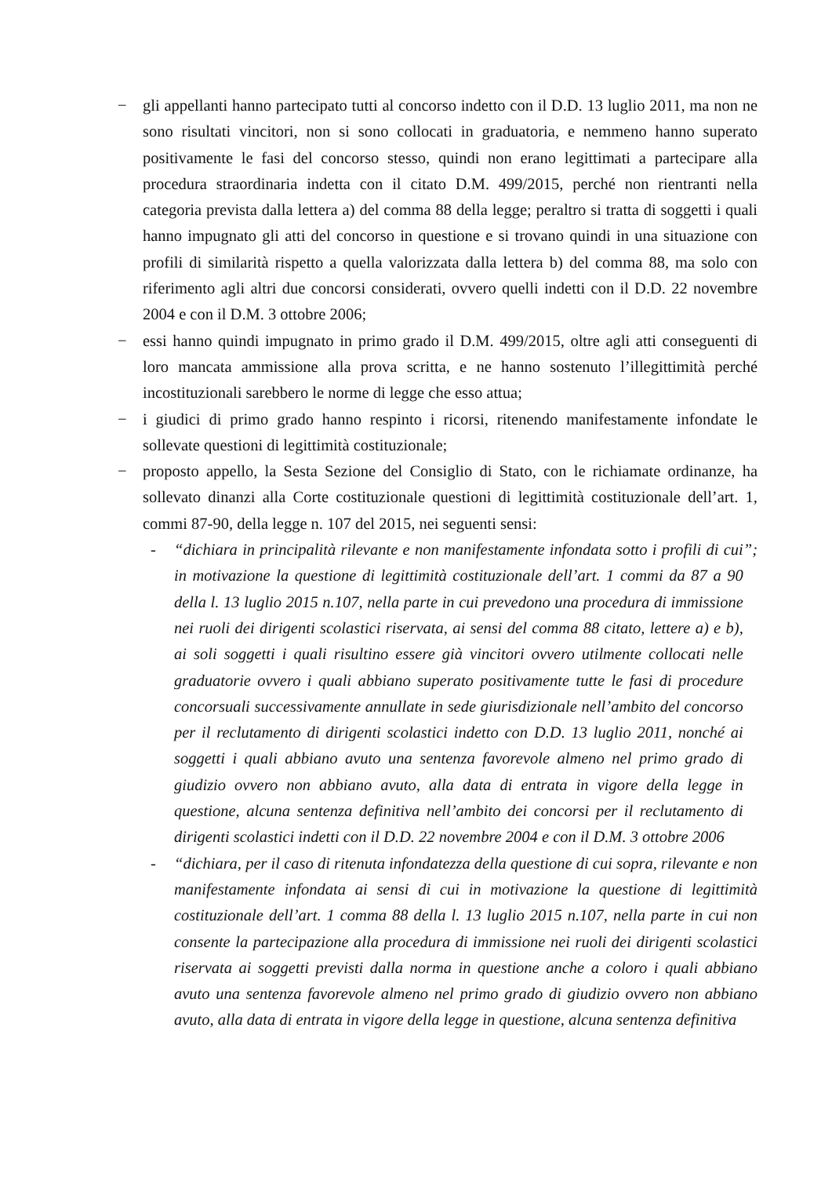− gli appellanti hanno partecipato tutti al concorso indetto con il D.D. 13 luglio 2011, ma non ne sono risultati vincitori, non si sono collocati in graduatoria, e nemmeno hanno superato positivamente le fasi del concorso stesso, quindi non erano legittimati a partecipare alla procedura straordinaria indetta con il citato D.M. 499/2015, perché non rientranti nella categoria prevista dalla lettera a) del comma 88 della legge; peraltro si tratta di soggetti i quali hanno impugnato gli atti del concorso in questione e si trovano quindi in una situazione con profili di similarità rispetto a quella valorizzata dalla lettera b) del comma 88, ma solo con riferimento agli altri due concorsi considerati, ovvero quelli indetti con il D.D. 22 novembre 2004 e con il D.M. 3 ottobre 2006;
− essi hanno quindi impugnato in primo grado il D.M. 499/2015, oltre agli atti conseguenti di loro mancata ammissione alla prova scritta, e ne hanno sostenuto l’illegittimità perché incostituzionali sarebbero le norme di legge che esso attua;
− i giudici di primo grado hanno respinto i ricorsi, ritenendo manifestamente infondate le sollevate questioni di legittimità costituzionale;
− proposto appello, la Sesta Sezione del Consiglio di Stato, con le richiamate ordinanze, ha sollevato dinanzi alla Corte costituzionale questioni di legittimità costituzionale dell’art. 1, commi 87-90, della legge n. 107 del 2015, nei seguenti sensi:
- “dichiara in principalità rilevante e non manifestamente infondata sotto i profili di cui in motivazione la questione di legittimità costituzionale dell’art. 1 commi da 87 a 90 della l. 13 luglio 2015 n.107, nella parte in cui prevedono una procedura di immissione nei ruoli dei dirigenti scolastici riservata, ai sensi del comma 88 citato, lettere a) e b), ai soli soggetti i quali risultino essere già vincitori ovvero utilmente collocati nelle graduatorie ovvero i quali abbiano superato positivamente tutte le fasi di procedure concorsuali successivamente annullate in sede giurisdizionale nell’ambito del concorso per il reclutamento di dirigenti scolastici indetto con D.D. 13 luglio 2011, nonché ai soggetti i quali abbiano avuto una sentenza favorevole almeno nel primo grado di giudizio ovvero non abbiano avuto, alla data di entrata in vigore della legge in questione, alcuna sentenza definitiva nell’ambito dei concorsi per il reclutamento di dirigenti scolastici indetti con il D.D. 22 novembre 2004 e con il D.M. 3 ottobre 2006”;
- “dichiara, per il caso di ritenuta infondatezza della questione di cui sopra, rilevante e non manifestamente infondata ai sensi di cui in motivazione la questione di legittimità costituzionale dell’art. 1 comma 88 della l. 13 luglio 2015 n.107, nella parte in cui non consente la partecipazione alla procedura di immissione nei ruoli dei dirigenti scolastici riservata ai soggetti previsti dalla norma in questione anche a coloro i quali abbiano avuto una sentenza favorevole almeno nel primo grado di giudizio ovvero non abbiano avuto, alla data di entrata in vigore della legge in questione, alcuna sentenza definitiva